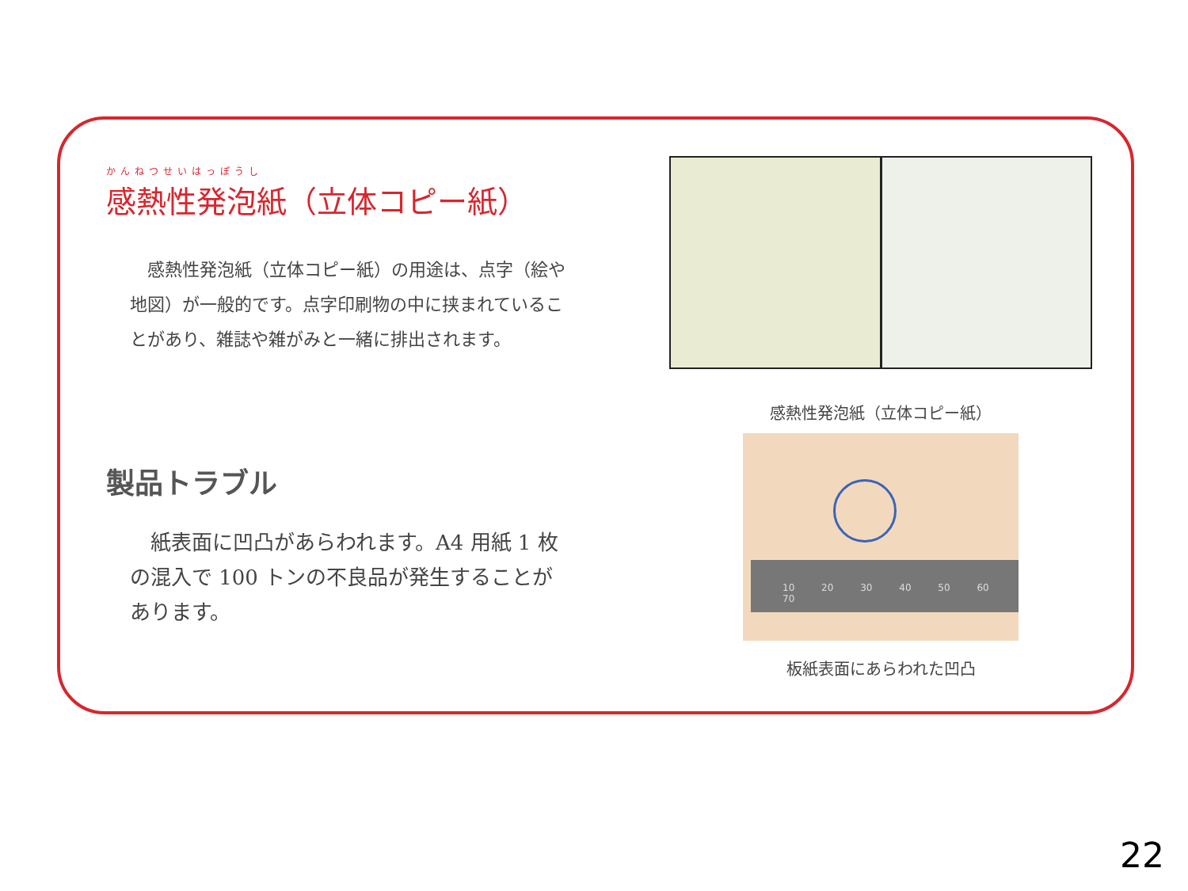かんねつせいはっぽうし
感熱性発泡紙（立体コピー紙）
　感熱性発泡紙（立体コピー紙）の用途は、点字（絵や地図）が一般的です。点字印刷物の中に挟まれていることがあり、雑誌や雑がみと一緒に排出されます。
製品トラブル
　紙表面に凹凸があらわれます。A4 用紙 1 枚の混入で 100 トンの不良品が発生することがあります。
感熱性発泡紙（立体コピー紙）
10 20 30 40 50 60 70
板紙表面にあらわれた凹凸
22